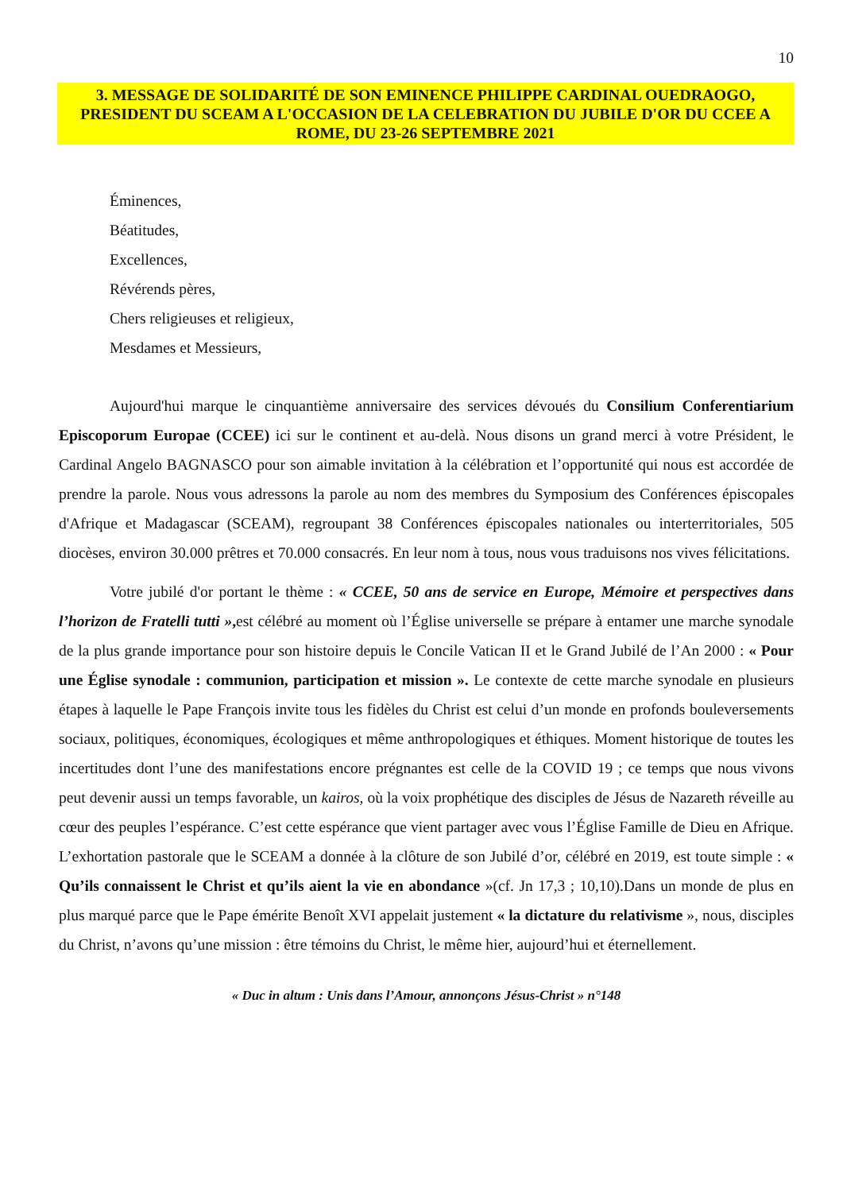10
3. MESSAGE DE SOLIDARITÉ DE SON EMINENCE PHILIPPE CARDINAL OUEDRAOGO, PRESIDENT DU SCEAM A L'OCCASION DE LA CELEBRATION DU JUBILE D'OR DU CCEE A ROME, DU 23-26 SEPTEMBRE 2021
Éminences,
Béatitudes,
Excellences,
Révérends pères,
Chers religieuses et religieux,
Mesdames et Messieurs,
Aujourd'hui marque le cinquantième anniversaire des services dévoués du Consilium Conferentiarium Episcoporum Europae (CCEE) ici sur le continent et au-delà. Nous disons un grand merci à votre Président, le Cardinal Angelo BAGNASCO pour son aimable invitation à la célébration et l’opportunité qui nous est accordée de prendre la parole. Nous vous adressons la parole au nom des membres du Symposium des Conférences épiscopales d'Afrique et Madagascar (SCEAM), regroupant 38 Conférences épiscopales nationales ou interterritoriales, 505 diocèses, environ 30.000 prêtres et 70.000 consacrés. En leur nom à tous, nous vous traduisons nos vives félicitations.
Votre jubilé d'or portant le thème : « CCEE, 50 ans de service en Europe, Mémoire et perspectives dans l’horizon de Fratelli tutti », est célébré au moment où l’Église universelle se prépare à entamer une marche synodale de la plus grande importance pour son histoire depuis le Concile Vatican II et le Grand Jubilé de l’An 2000 : « Pour une Église synodale : communion, participation et mission ». Le contexte de cette marche synodale en plusieurs étapes à laquelle le Pape François invite tous les fidèles du Christ est celui d’un monde en profonds bouleversements sociaux, politiques, économiques, écologiques et même anthropologiques et éthiques. Moment historique de toutes les incertitudes dont l’une des manifestations encore prégnantes est celle de la COVID 19 ; ce temps que nous vivons peut devenir aussi un temps favorable, un kairos, où la voix prophétique des disciples de Jésus de Nazareth réveille au cœur des peuples l’espérance. C’est cette espérance que vient partager avec vous l’Église Famille de Dieu en Afrique. L’exhortation pastorale que le SCEAM a donnée à la clôture de son Jubilé d’or, célébré en 2019, est toute simple : « Qu’ils connaissent le Christ et qu’ils aient la vie en abondance »(cf. Jn 17,3 ; 10,10).Dans un monde de plus en plus marqué parce que le Pape émérite Benoît XVI appelait justement « la dictature du relativisme », nous, disciples du Christ, n’avons qu’une mission : être témoins du Christ, le même hier, aujourd’hui et éternellement.
« Duc in altum : Unis dans l’Amour, annonçons Jésus-Christ » n°148